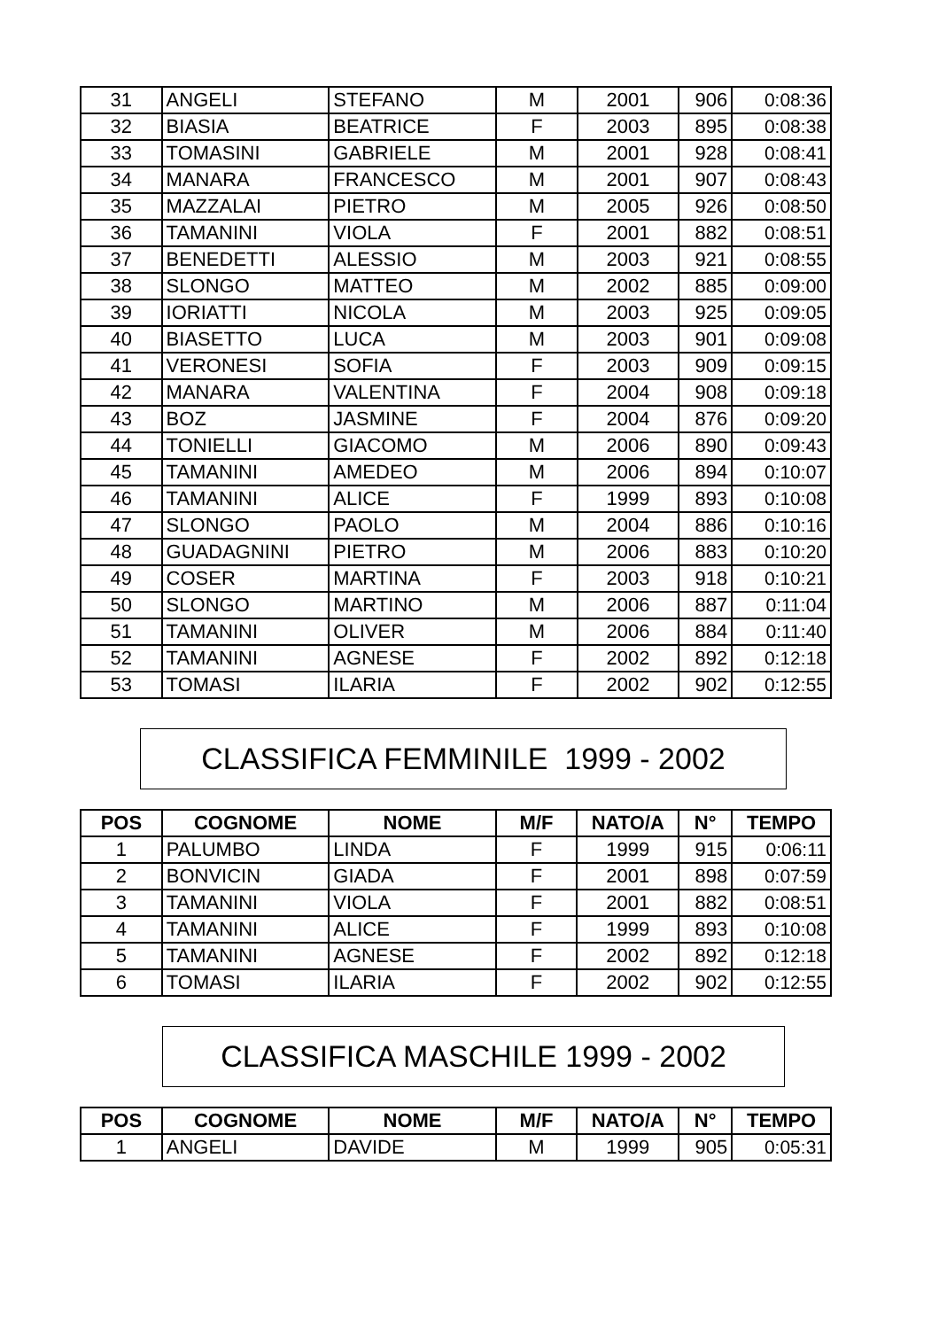| 31 | ANGELI | STEFANO | M | 2001 | 906 | 0:08:36 |
| 32 | BIASIA | BEATRICE | F | 2003 | 895 | 0:08:38 |
| 33 | TOMASINI | GABRIELE | M | 2001 | 928 | 0:08:41 |
| 34 | MANARA | FRANCESCO | M | 2001 | 907 | 0:08:43 |
| 35 | MAZZALAI | PIETRO | M | 2005 | 926 | 0:08:50 |
| 36 | TAMANINI | VIOLA | F | 2001 | 882 | 0:08:51 |
| 37 | BENEDETTI | ALESSIO | M | 2003 | 921 | 0:08:55 |
| 38 | SLONGO | MATTEO | M | 2002 | 885 | 0:09:00 |
| 39 | IORIATTI | NICOLA | M | 2003 | 925 | 0:09:05 |
| 40 | BIASETTO | LUCA | M | 2003 | 901 | 0:09:08 |
| 41 | VERONESI | SOFIA | F | 2003 | 909 | 0:09:15 |
| 42 | MANARA | VALENTINA | F | 2004 | 908 | 0:09:18 |
| 43 | BOZ | JASMINE | F | 2004 | 876 | 0:09:20 |
| 44 | TONIELLI | GIACOMO | M | 2006 | 890 | 0:09:43 |
| 45 | TAMANINI | AMEDEO | M | 2006 | 894 | 0:10:07 |
| 46 | TAMANINI | ALICE | F | 1999 | 893 | 0:10:08 |
| 47 | SLONGO | PAOLO | M | 2004 | 886 | 0:10:16 |
| 48 | GUADAGNINI | PIETRO | M | 2006 | 883 | 0:10:20 |
| 49 | COSER | MARTINA | F | 2003 | 918 | 0:10:21 |
| 50 | SLONGO | MARTINO | M | 2006 | 887 | 0:11:04 |
| 51 | TAMANINI | OLIVER | M | 2006 | 884 | 0:11:40 |
| 52 | TAMANINI | AGNESE | F | 2002 | 892 | 0:12:18 |
| 53 | TOMASI | ILARIA | F | 2002 | 902 | 0:12:55 |
CLASSIFICA FEMMINILE 1999 - 2002
| POS | COGNOME | NOME | M/F | NATO/A | N° | TEMPO |
| --- | --- | --- | --- | --- | --- | --- |
| 1 | PALUMBO | LINDA | F | 1999 | 915 | 0:06:11 |
| 2 | BONVICIN | GIADA | F | 2001 | 898 | 0:07:59 |
| 3 | TAMANINI | VIOLA | F | 2001 | 882 | 0:08:51 |
| 4 | TAMANINI | ALICE | F | 1999 | 893 | 0:10:08 |
| 5 | TAMANINI | AGNESE | F | 2002 | 892 | 0:12:18 |
| 6 | TOMASI | ILARIA | F | 2002 | 902 | 0:12:55 |
CLASSIFICA MASCHILE 1999 - 2002
| POS | COGNOME | NOME | M/F | NATO/A | N° | TEMPO |
| --- | --- | --- | --- | --- | --- | --- |
| 1 | ANGELI | DAVIDE | M | 1999 | 905 | 0:05:31 |